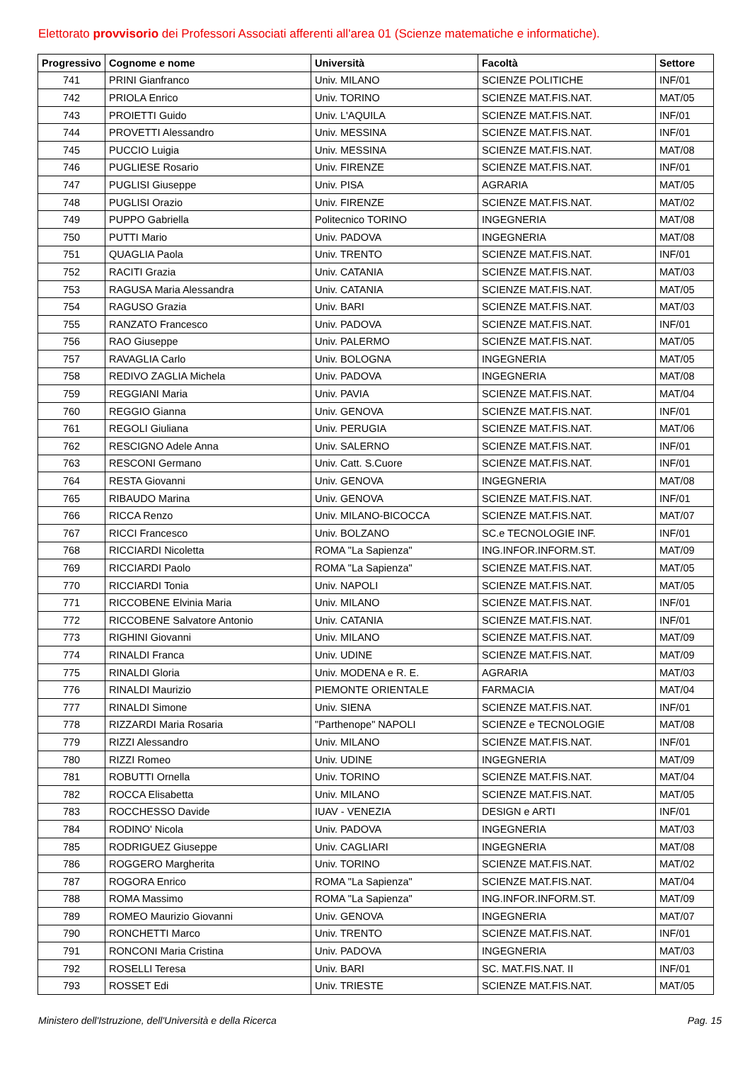Elettorato provvisorio dei Professori Associati afferenti all'area 01 (Scienze matematiche e informatiche).
| Progressivo | Cognome e nome | Università | Facoltà | Settore |
| --- | --- | --- | --- | --- |
| 741 | PRINI Gianfranco | Univ. MILANO | SCIENZE POLITICHE | INF/01 |
| 742 | PRIOLA Enrico | Univ. TORINO | SCIENZE MAT.FIS.NAT. | MAT/05 |
| 743 | PROIETTI Guido | Univ. L'AQUILA | SCIENZE MAT.FIS.NAT. | INF/01 |
| 744 | PROVETTI Alessandro | Univ. MESSINA | SCIENZE MAT.FIS.NAT. | INF/01 |
| 745 | PUCCIO Luigia | Univ. MESSINA | SCIENZE MAT.FIS.NAT. | MAT/08 |
| 746 | PUGLIESE Rosario | Univ. FIRENZE | SCIENZE MAT.FIS.NAT. | INF/01 |
| 747 | PUGLISI Giuseppe | Univ. PISA | AGRARIA | MAT/05 |
| 748 | PUGLISI Orazio | Univ. FIRENZE | SCIENZE MAT.FIS.NAT. | MAT/02 |
| 749 | PUPPO Gabriella | Politecnico TORINO | INGEGNERIA | MAT/08 |
| 750 | PUTTI Mario | Univ. PADOVA | INGEGNERIA | MAT/08 |
| 751 | QUAGLIA Paola | Univ. TRENTO | SCIENZE MAT.FIS.NAT. | INF/01 |
| 752 | RACITI Grazia | Univ. CATANIA | SCIENZE MAT.FIS.NAT. | MAT/03 |
| 753 | RAGUSA Maria Alessandra | Univ. CATANIA | SCIENZE MAT.FIS.NAT. | MAT/05 |
| 754 | RAGUSO Grazia | Univ. BARI | SCIENZE MAT.FIS.NAT. | MAT/03 |
| 755 | RANZATO Francesco | Univ. PADOVA | SCIENZE MAT.FIS.NAT. | INF/01 |
| 756 | RAO Giuseppe | Univ. PALERMO | SCIENZE MAT.FIS.NAT. | MAT/05 |
| 757 | RAVAGLIA Carlo | Univ. BOLOGNA | INGEGNERIA | MAT/05 |
| 758 | REDIVO ZAGLIA Michela | Univ. PADOVA | INGEGNERIA | MAT/08 |
| 759 | REGGIANI Maria | Univ. PAVIA | SCIENZE MAT.FIS.NAT. | MAT/04 |
| 760 | REGGIO Gianna | Univ. GENOVA | SCIENZE MAT.FIS.NAT. | INF/01 |
| 761 | REGOLI Giuliana | Univ. PERUGIA | SCIENZE MAT.FIS.NAT. | MAT/06 |
| 762 | RESCIGNO Adele Anna | Univ. SALERNO | SCIENZE MAT.FIS.NAT. | INF/01 |
| 763 | RESCONI Germano | Univ. Catt. S.Cuore | SCIENZE MAT.FIS.NAT. | INF/01 |
| 764 | RESTA Giovanni | Univ. GENOVA | INGEGNERIA | MAT/08 |
| 765 | RIBAUDO Marina | Univ. GENOVA | SCIENZE MAT.FIS.NAT. | INF/01 |
| 766 | RICCA Renzo | Univ. MILANO-BICOCCA | SCIENZE MAT.FIS.NAT. | MAT/07 |
| 767 | RICCI Francesco | Univ. BOLZANO | SC.e TECNOLOGIE INF. | INF/01 |
| 768 | RICCIARDI Nicoletta | ROMA "La Sapienza" | ING.INFOR.INFORM.ST. | MAT/09 |
| 769 | RICCIARDI Paolo | ROMA "La Sapienza" | SCIENZE MAT.FIS.NAT. | MAT/05 |
| 770 | RICCIARDI Tonia | Univ. NAPOLI | SCIENZE MAT.FIS.NAT. | MAT/05 |
| 771 | RICCOBENE Elvinia Maria | Univ. MILANO | SCIENZE MAT.FIS.NAT. | INF/01 |
| 772 | RICCOBENE Salvatore Antonio | Univ. CATANIA | SCIENZE MAT.FIS.NAT. | INF/01 |
| 773 | RIGHINI Giovanni | Univ. MILANO | SCIENZE MAT.FIS.NAT. | MAT/09 |
| 774 | RINALDI Franca | Univ. UDINE | SCIENZE MAT.FIS.NAT. | MAT/09 |
| 775 | RINALDI Gloria | Univ. MODENA e R. E. | AGRARIA | MAT/03 |
| 776 | RINALDI Maurizio | PIEMONTE ORIENTALE | FARMACIA | MAT/04 |
| 777 | RINALDI Simone | Univ. SIENA | SCIENZE MAT.FIS.NAT. | INF/01 |
| 778 | RIZZARDI Maria Rosaria | "Parthenope" NAPOLI | SCIENZE e TECNOLOGIE | MAT/08 |
| 779 | RIZZI Alessandro | Univ. MILANO | SCIENZE MAT.FIS.NAT. | INF/01 |
| 780 | RIZZI Romeo | Univ. UDINE | INGEGNERIA | MAT/09 |
| 781 | ROBUTTI Ornella | Univ. TORINO | SCIENZE MAT.FIS.NAT. | MAT/04 |
| 782 | ROCCA Elisabetta | Univ. MILANO | SCIENZE MAT.FIS.NAT. | MAT/05 |
| 783 | ROCCHESSO Davide | IUAV - VENEZIA | DESIGN e ARTI | INF/01 |
| 784 | RODINO' Nicola | Univ. PADOVA | INGEGNERIA | MAT/03 |
| 785 | RODRIGUEZ Giuseppe | Univ. CAGLIARI | INGEGNERIA | MAT/08 |
| 786 | ROGGERO Margherita | Univ. TORINO | SCIENZE MAT.FIS.NAT. | MAT/02 |
| 787 | ROGORA Enrico | ROMA "La Sapienza" | SCIENZE MAT.FIS.NAT. | MAT/04 |
| 788 | ROMA Massimo | ROMA "La Sapienza" | ING.INFOR.INFORM.ST. | MAT/09 |
| 789 | ROMEO Maurizio Giovanni | Univ. GENOVA | INGEGNERIA | MAT/07 |
| 790 | RONCHETTI Marco | Univ. TRENTO | SCIENZE MAT.FIS.NAT. | INF/01 |
| 791 | RONCONI Maria Cristina | Univ. PADOVA | INGEGNERIA | MAT/03 |
| 792 | ROSELLI Teresa | Univ. BARI | SC. MAT.FIS.NAT. II | INF/01 |
| 793 | ROSSET Edi | Univ. TRIESTE | SCIENZE MAT.FIS.NAT. | MAT/05 |
Ministero dell'Istruzione, dell'Università e della Ricerca Pag. 15